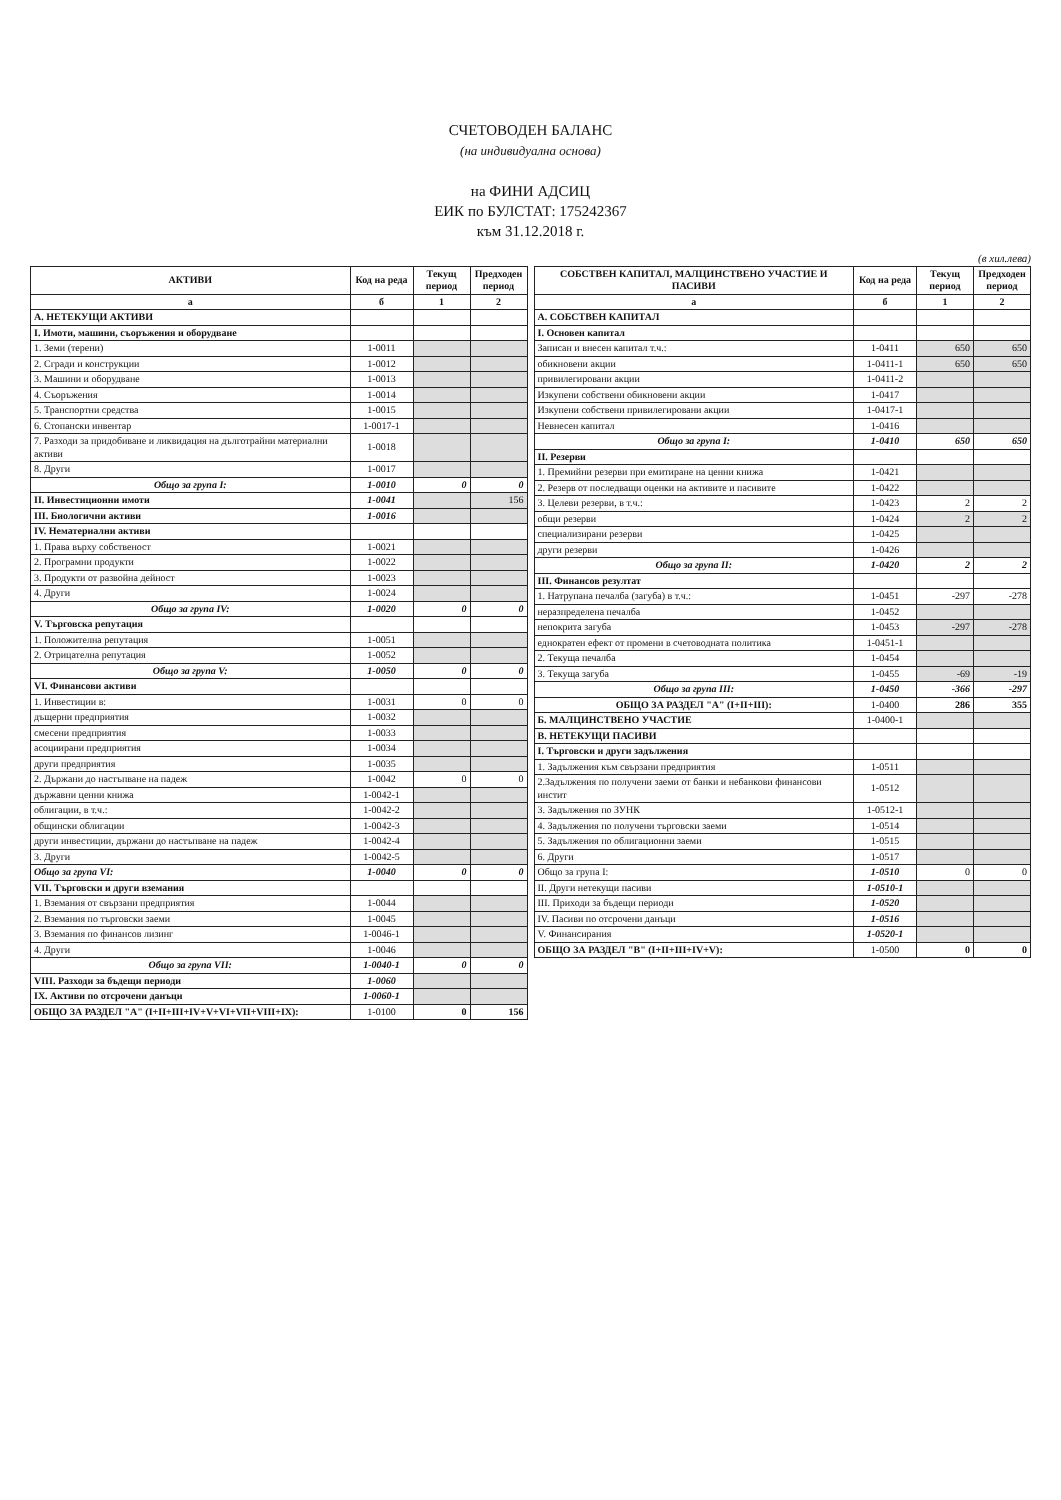СЧЕТОВОДЕН БАЛАНС
(на индивидуална основа)
на ФИНИ АДСИЦ
ЕИК по БУЛСТАТ: 175242367
към 31.12.2018 г.
(в хил.лева)
| АКТИВИ | Код на реда | Текущ период | Предходен период |
| --- | --- | --- | --- |
| а | б | 1 | 2 |
| А. НЕТЕКУЩИ АКТИВИ | | | |
| I. Имоти, машини, съоръжения и оборудване | | | |
| 1. Земи (терени) | 1-0011 | | |
| 2. Сгради и конструкции | 1-0012 | | |
| 3. Машини и оборудване | 1-0013 | | |
| 4. Съоръжения | 1-0014 | | |
| 5. Транспортни средства | 1-0015 | | |
| 6. Стопански инвентар | 1-0017-1 | | |
| 7. Разходи за придобиване и ликвидация на дълготрайни материални активи | 1-0018 | | |
| 8. Други | 1-0017 | | |
| Общо за група I: | 1-0010 | 0 | 0 |
| II. Инвестиционни имоти | 1-0041 | | 156 |
| III. Биологични активи | 1-0016 | | |
| IV. Нематериални активи | | | |
| 1. Права върху собственост | 1-0021 | | |
| 2. Програмни продукти | 1-0022 | | |
| 3. Продукти от развойна дейност | 1-0023 | | |
| 4. Други | 1-0024 | | |
| Общо за група IV: | 1-0020 | 0 | 0 |
| V. Търговска репутация | | | |
| 1. Положителна репутация | 1-0051 | | |
| 2. Отрицателна репутация | 1-0052 | | |
| Общо за група V: | 1-0050 | 0 | 0 |
| VI. Финансови активи | | | |
| 1. Инвестиции в: | 1-0031 | 0 | 0 |
| дъщерни предприятия | 1-0032 | | |
| смесени предприятия | 1-0033 | | |
| асоциирани предприятия | 1-0034 | | |
| други предприятия | 1-0035 | | |
| 2. Държани до настъпване на падеж | 1-0042 | 0 | 0 |
| държавни ценни книжа | 1-0042-1 | | |
| облигации, в т.ч.: | 1-0042-2 | | |
| общински облигации | 1-0042-3 | | |
| други инвестиции, държани до настъпване на падеж | 1-0042-4 | | |
| 3. Други | 1-0042-5 | | |
| Общо за група VI: | 1-0040 | 0 | 0 |
| VII. Търговски и други вземания | | | |
| 1. Вземания от свързани предприятия | 1-0044 | | |
| 2. Вземания по търговски заеми | 1-0045 | | |
| 3. Вземания по финансов лизинг | 1-0046-1 | | |
| 4. Други | 1-0046 | | |
| Общо за група VII: | 1-0040-1 | 0 | 0 |
| VIII. Разходи за бъдещи периоди | 1-0060 | | |
| IX. Активи по отсрочени данъци | 1-0060-1 | | |
| ОБЩО ЗА РАЗДЕЛ "А" (I+II+III+IV+V+VI+VII+VIII+IX): | 1-0100 | 0 | 156 |
| СОБСТВЕН КАПИТАЛ, МАЛЦИНСТВЕНО УЧАСТИЕ И ПАСИВИ | Код на реда | Текущ период | Предходен период |
| --- | --- | --- | --- |
| а | б | 1 | 2 |
| А. СОБСТВЕН КАПИТАЛ | | | |
| I. Основен капитал | | | |
| Записан и внесен капитал т.ч.: | 1-0411 | 650 | 650 |
| обикновени акции | 1-0411-1 | 650 | 650 |
| привилегировани акции | 1-0411-2 | | |
| Изкупени собствени обикновени акции | 1-0417 | | |
| Изкупени собствени привилегировани акции | 1-0417-1 | | |
| Невнесен капитал | 1-0416 | | |
| Общо за група I: | 1-0410 | 650 | 650 |
| II. Резерви | | | |
| 1. Премийни резерви при емитиране на ценни книжа | 1-0421 | | |
| 2. Резерв от последващи оценки на активите и пасивите | 1-0422 | | |
| 3. Целеви резерви, в т.ч.: | 1-0423 | 2 | 2 |
| общи резерви | 1-0424 | 2 | 2 |
| специализирани резерви | 1-0425 | | |
| други резерви | 1-0426 | | |
| Общо за група II: | 1-0420 | 2 | 2 |
| III. Финансов резултат | | | |
| 1. Натрупана печалба (загуба) в т.ч.: | 1-0451 | -297 | -278 |
| неразпределена печалба | 1-0452 | | |
| непокрита загуба | 1-0453 | -297 | -278 |
| еднократен ефект от промени в счетоводната политика | 1-0451-1 | | |
| 2. Текуща печалба | 1-0454 | | |
| 3. Текуща загуба | 1-0455 | -69 | -19 |
| Общо за група III: | 1-0450 | -366 | -297 |
| ОБЩО ЗА РАЗДЕЛ "А" (I+II+III): | 1-0400 | 286 | 355 |
| Б. МАЛЦИНСТВЕНО УЧАСТИЕ | 1-0400-1 | | |
| В. НЕТЕКУЩИ ПАСИВИ | | | |
| I. Търговски и други задължения | | | |
| 1. Задължения към свързани предприятия | 1-0511 | | |
| 2.Задължения по получени заеми от банки и небанкови финансови инстит | 1-0512 | | |
| 3. Задължения по ЗУНК | 1-0512-1 | | |
| 4. Задължения по получени търговски заеми | 1-0514 | | |
| 5. Задължения по облигационни заеми | 1-0515 | | |
| 6. Други | 1-0517 | | |
| Общо за група I: | 1-0510 | 0 | 0 |
| II. Други нетекущи пасиви | 1-0510-1 | | |
| III. Приходи за бъдещи периоди | 1-0520 | | |
| IV. Пасиви по отсрочени данъци | 1-0516 | | |
| V. Финансирания | 1-0520-1 | | |
| ОБЩО ЗА РАЗДЕЛ "В" (I+II+III+IV+V): | 1-0500 | 0 | 0 |